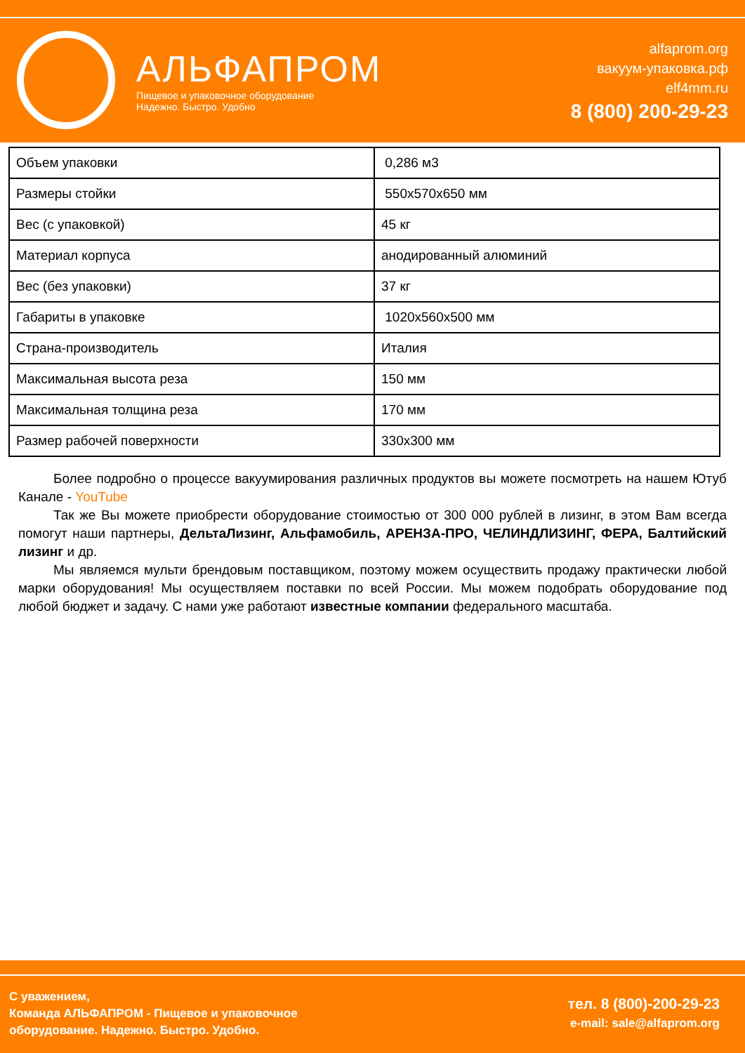АЛЬФАПРОМ
Пищевое и упаковочное оборудование
Надежно. Быстро. Удобно
alfaprom.org
вакуум-упаковка.рф
elf4mm.ru
8 (800) 200-29-23
| Объем упаковки | 0,286 м3 |
| Размеры стойки | 550х570х650 мм |
| Вес (с упаковкой) | 45 кг |
| Материал корпуса | анодированный алюминий |
| Вес (без упаковки) | 37 кг |
| Габариты в упаковке | 1020х560х500 мм |
| Страна-производитель | Италия |
| Максимальная высота реза | 150 мм |
| Максимальная толщина реза | 170 мм |
| Размер рабочей поверхности | 330х300 мм |
Более подробно о процессе вакуумирования различных продуктов вы можете посмотреть на нашем Ютуб Канале - YouTube
Так же Вы можете приобрести оборудование стоимостью от 300 000 рублей в лизинг, в этом Вам всегда помогут наши партнеры, ДельтаЛизинг, Альфамобиль, АРЕНЗА-ПРО, ЧЕЛИНДЛИЗИНГ, ФЕРА, Балтийский лизинг и др.
Мы являемся мульти брендовым поставщиком, поэтому можем осуществить продажу практически любой марки оборудования! Мы осуществляем поставки по всей России. Мы можем подобрать оборудование под любой бюджет и задачу. С нами уже работают известные компании федерального масштаба.
С уважением,
Команда АЛЬФАПРОМ - Пищевое и упаковочное
оборудование. Надежно. Быстро. Удобно.
тел. 8 (800)-200-29-23
e-mail: sale@alfaprom.org